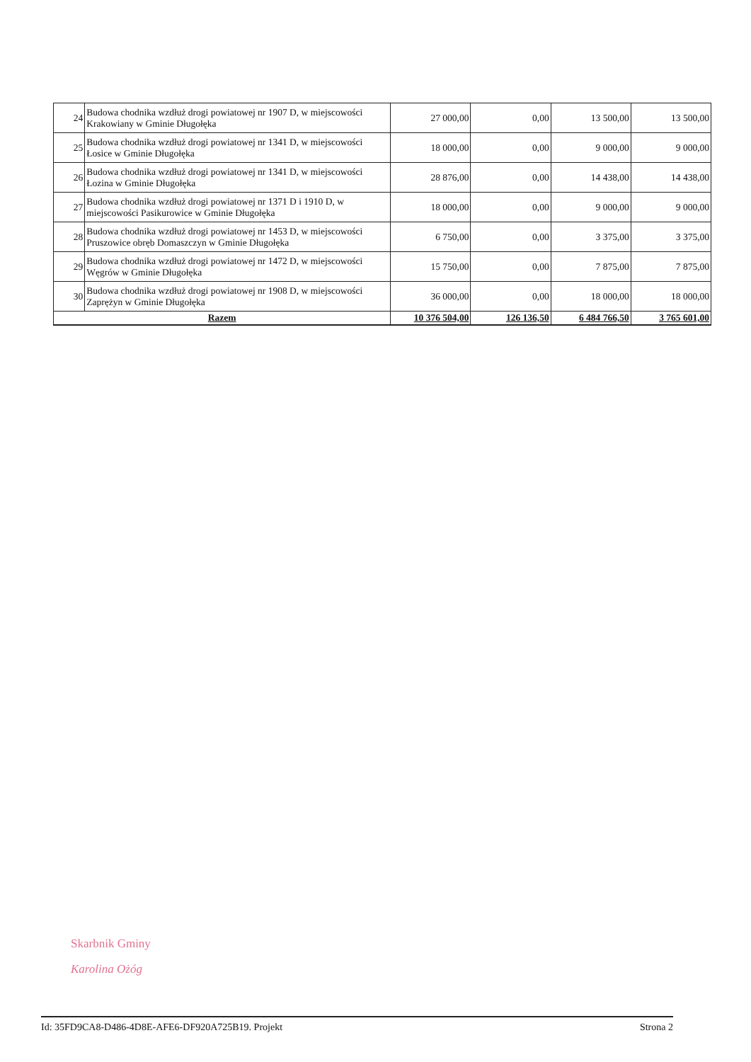| 24 | Budowa chodnika wzdłuż drogi powiatowej nr 1907 D, w miejscowości Krakowiany w Gminie Długołęka | 27 000,00 | 0,00 | 13 500,00 | 13 500,00 |
| 25 | Budowa chodnika wzdłuż drogi powiatowej nr 1341 D, w miejscowości Łosice w Gminie Długołęka | 18 000,00 | 0,00 | 9 000,00 | 9 000,00 |
| 26 | Budowa chodnika wzdłuż drogi powiatowej nr 1341 D, w miejscowości Łozina w Gminie Długołęka | 28 876,00 | 0,00 | 14 438,00 | 14 438,00 |
| 27 | Budowa chodnika wzdłuż drogi powiatowej nr 1371 D i 1910 D, w miejscowości Pasikurowice w Gminie Długołęka | 18 000,00 | 0,00 | 9 000,00 | 9 000,00 |
| 28 | Budowa chodnika wzdłuż drogi powiatowej nr 1453 D, w miejscowości Pruszowice obręb Domaszczyn w Gminie Długołęka | 6 750,00 | 0,00 | 3 375,00 | 3 375,00 |
| 29 | Budowa chodnika wzdłuż drogi powiatowej nr 1472 D, w miejscowości Węgrów w Gminie Długołęka | 15 750,00 | 0,00 | 7 875,00 | 7 875,00 |
| 30 | Budowa chodnika wzdłuż drogi powiatowej nr 1908 D, w miejscowości Zaprężyn w Gminie Długołęka | 36 000,00 | 0,00 | 18 000,00 | 18 000,00 |
| Razem | | 10 376 504,00 | 126 136,50 | 6 484 766,50 | 3 765 601,00 |
Skarbnik Gminy
Karolina Ożóg
Id: 35FD9CA8-D486-4D8E-AFE6-DF920A725B19. Projekt Strona 2